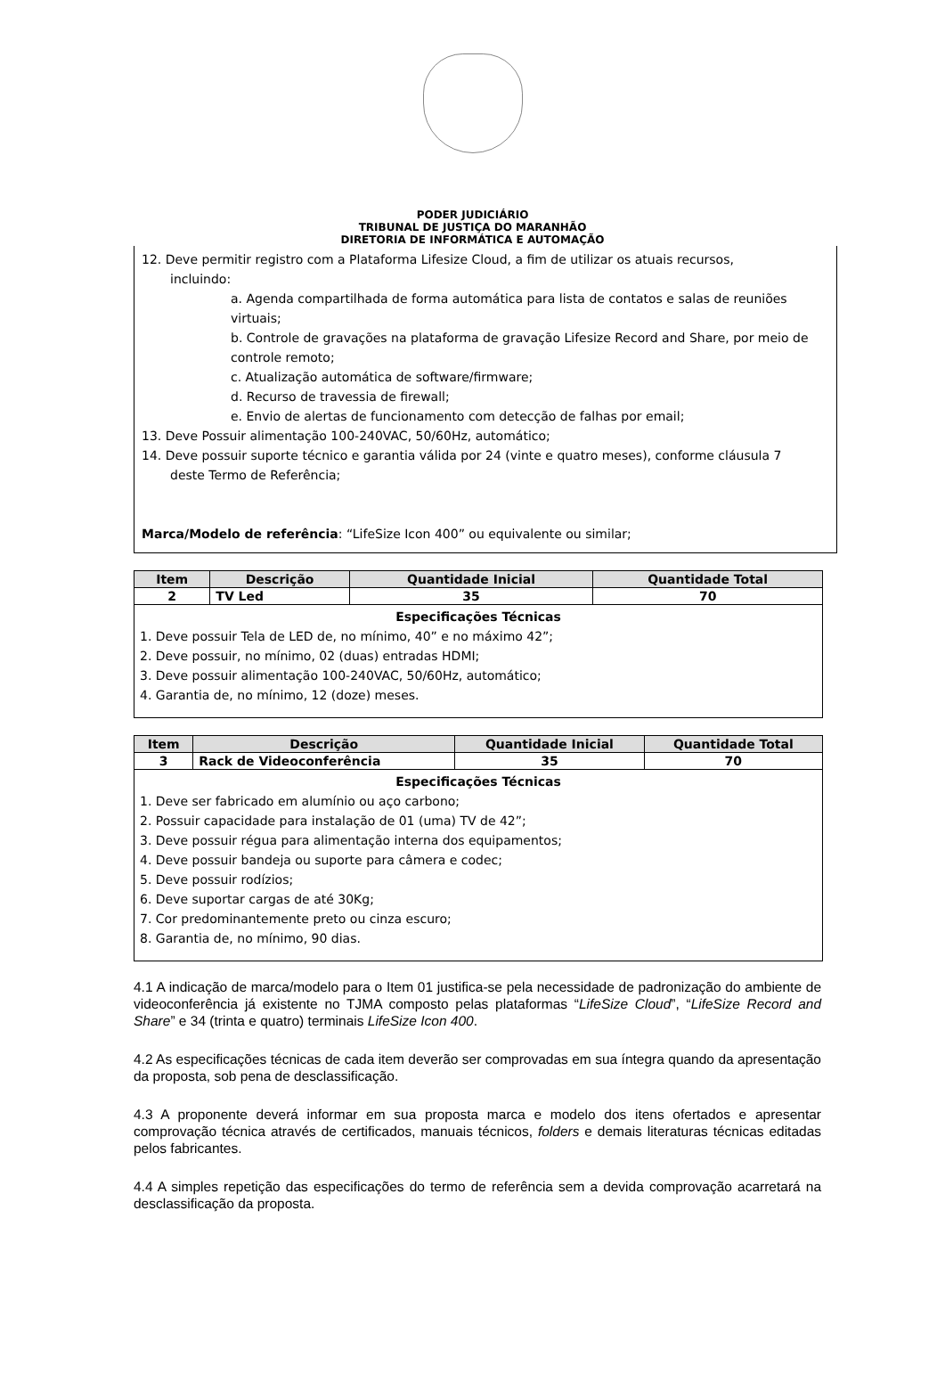PODER JUDICIÁRIO
TRIBUNAL DE JUSTIÇA DO MARANHÃO
DIRETORIA DE INFORMÁTICA E AUTOMAÇÃO
12. Deve permitir registro com a Plataforma Lifesize Cloud, a fim de utilizar os atuais recursos,
incluindo:
a. Agenda compartilhada de forma automática para lista de contatos e salas de reuniões virtuais;
b. Controle de gravações na plataforma de gravação Lifesize Record and Share, por meio de controle remoto;
c. Atualização automática de software/firmware;
d. Recurso de travessia de firewall;
e. Envio de alertas de funcionamento com detecção de falhas por email;
13. Deve Possuir alimentação 100-240VAC, 50/60Hz, automático;
14. Deve possuir suporte técnico e garantia válida por 24 (vinte e quatro meses), conforme cláusula 7
deste Termo de Referência;
Marca/Modelo de referência: “LifeSize Icon 400” ou equivalente ou similar;
| Item | Descrição | Quantidade Inicial | Quantidade Total |
| --- | --- | --- | --- |
| 2 | TV Led | 35 | 70 |
| Especificações Técnicas 1. Deve possuir Tela de LED de, no mínimo, 40” e no máximo 42”; 2. Deve possuir, no mínimo, 02 (duas) entradas HDMI; 3. Deve possuir alimentação 100-240VAC, 50/60Hz, automático; 4. Garantia de, no mínimo, 12 (doze) meses. | | | |
| Item | Descrição | Quantidade Inicial | Quantidade Total |
| --- | --- | --- | --- |
| 3 | Rack de Videoconferência | 35 | 70 |
| Especificações Técnicas 1. Deve ser fabricado em alumínio ou aço carbono; 2. Possuir capacidade para instalação de 01 (uma) TV de 42”; 3. Deve possuir régua para alimentação interna dos equipamentos; 4. Deve possuir bandeja ou suporte para câmera e codec; 5. Deve possuir rodízios; 6. Deve suportar cargas de até 30Kg; 7. Cor predominantemente preto ou cinza escuro; 8. Garantia de, no mínimo, 90 dias. | | | |
4.1 A indicação de marca/modelo para o Item 01 justifica-se pela necessidade de padronização do ambiente de videoconferência já existente no TJMA composto pelas plataformas “LifeSize Cloud”, “LifeSize Record and Share” e 34 (trinta e quatro) terminais LifeSize Icon 400.
4.2 As especificações técnicas de cada item deverão ser comprovadas em sua íntegra quando da apresentação da proposta, sob pena de desclassificação.
4.3 A proponente deverá informar em sua proposta marca e modelo dos itens ofertados e apresentar comprovação técnica através de certificados, manuais técnicos, folders e demais literaturas técnicas editadas pelos fabricantes.
4.4 A simples repetição das especificações do termo de referência sem a devida comprovação acarretará na desclassificação da proposta.